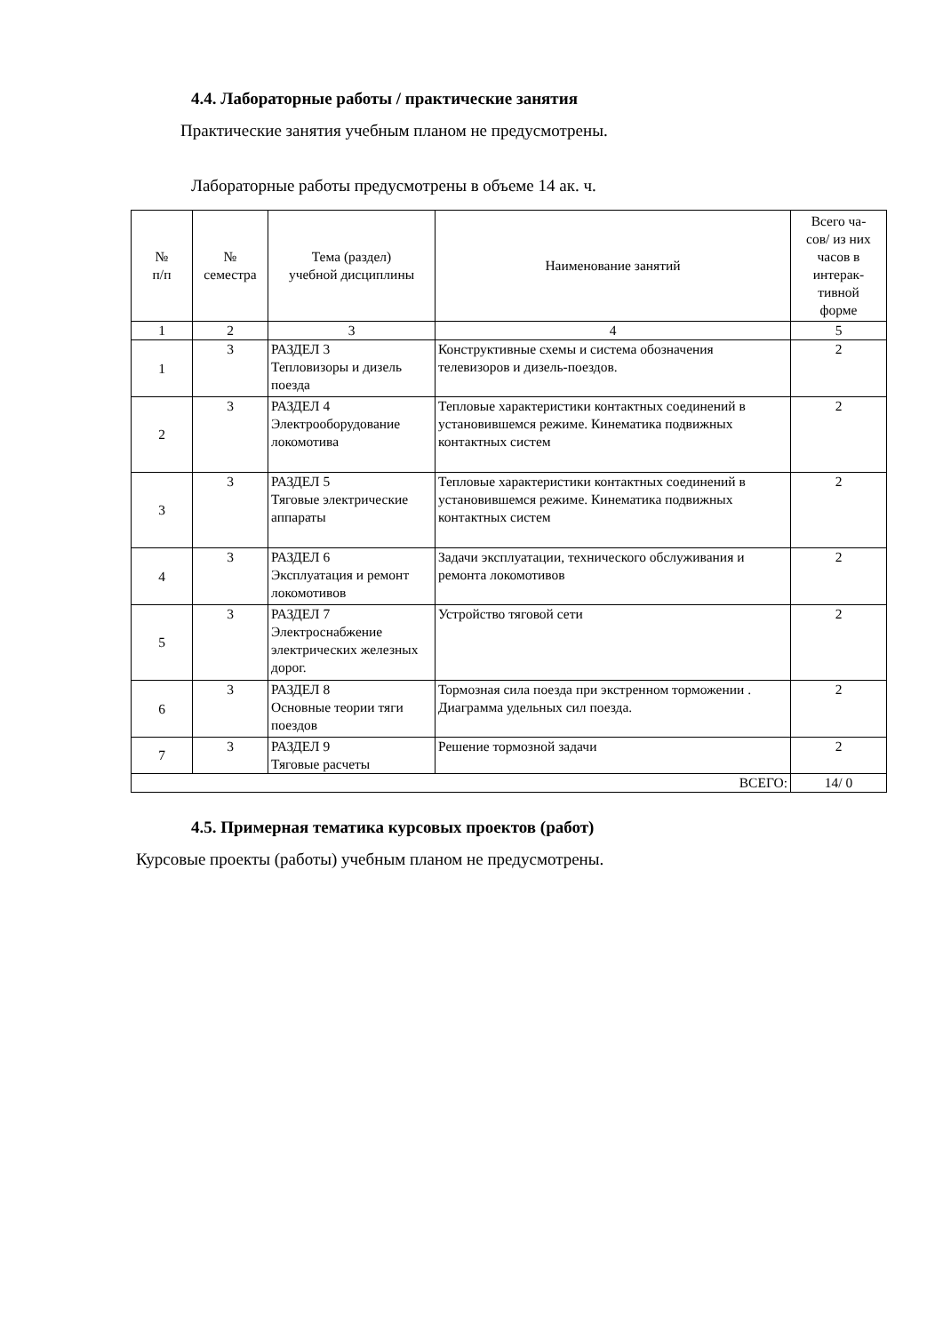4.4. Лабораторные работы / практические занятия
Практические занятия учебным планом не предусмотрены.
Лабораторные работы предусмотрены в объеме 14 ак. ч.
| № п/п | № семестра | Тема (раздел) учебной дисциплины | Наименование занятий | Всего ча- сов/ из них часов в интерак- тивной форме |
| --- | --- | --- | --- | --- |
| 1 | 2 | 3 | 4 | 5 |
| 1 | 3 | РАЗДЕЛ 3 Тепловизоры и дизель поезда | Конструктивные схемы и система обозначения телевизоров и дизель-поездов. | 2 |
| 2 | 3 | РАЗДЕЛ 4 Электрооборудование локомотива | Тепловые характеристики контактных соединений в установившемся режиме. Кинематика подвижных контактных систем | 2 |
| 3 | 3 | РАЗДЕЛ 5 Тяговые электрические аппараты | Тепловые характеристики контактных соединений в установившемся режиме. Кинематика подвижных контактных систем | 2 |
| 4 | 3 | РАЗДЕЛ 6 Эксплуатация и ремонт локомотивов | Задачи эксплуатации, технического обслуживания и ремонта локомотивов | 2 |
| 5 | 3 | РАЗДЕЛ 7 Электроснабжение электрических железных дорог. | Устройство тяговой сети | 2 |
| 6 | 3 | РАЗДЕЛ 8 Основные теории тяги поездов | Тормозная сила поезда при экстренном торможении . Диаграмма удельных сил поезда. | 2 |
| 7 | 3 | РАЗДЕЛ 9 Тяговые расчеты | Решение тормозной задачи | 2 |
| ВСЕГО: | | | | 14/ 0 |
4.5. Примерная тематика курсовых проектов (работ)
Курсовые проекты (работы) учебным планом не предусмотрены.